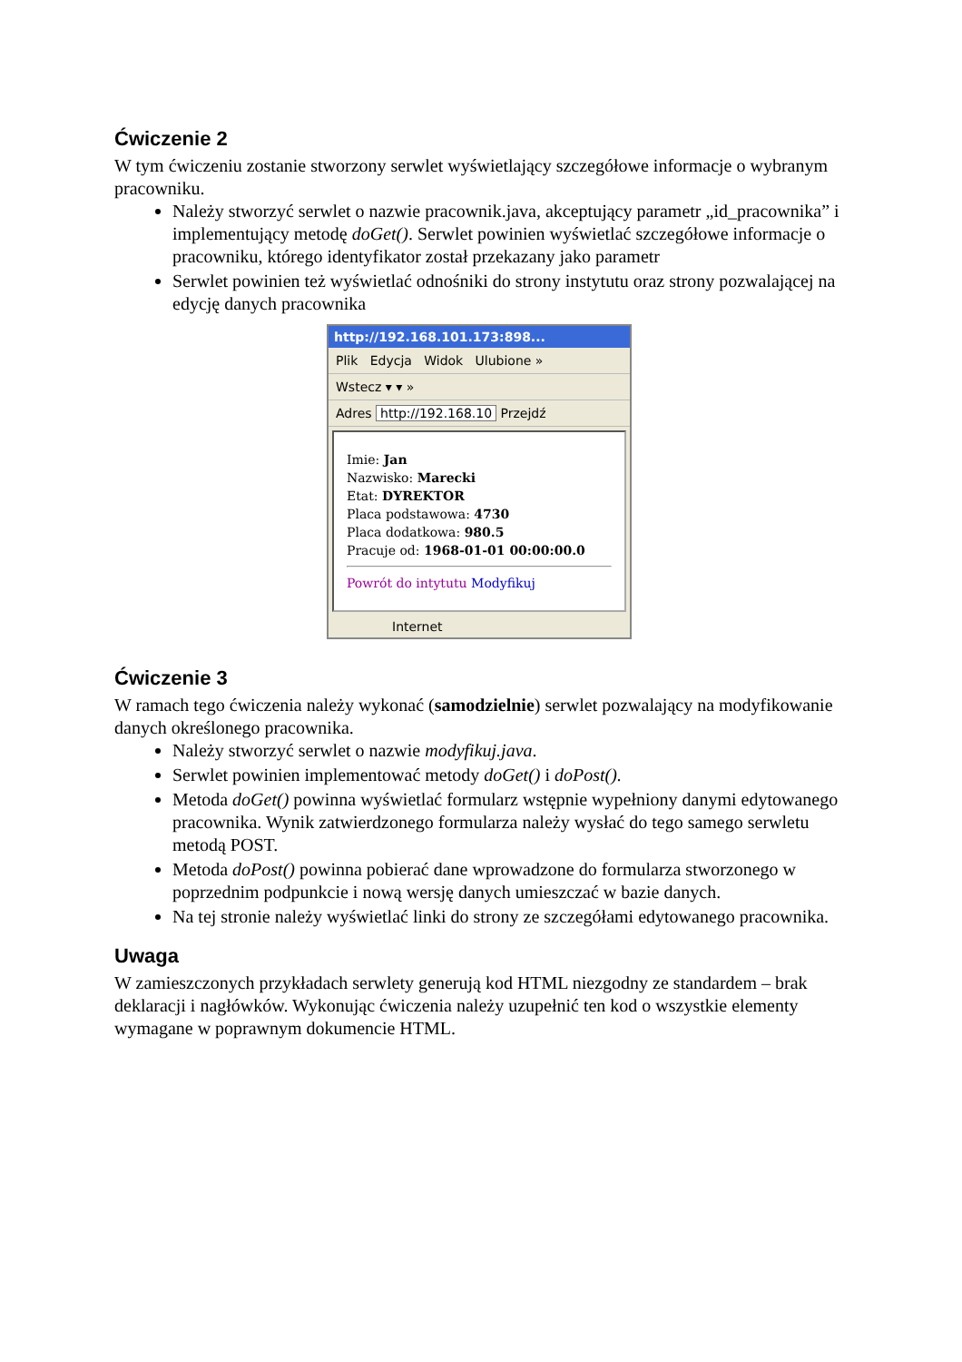Ćwiczenie 2
W tym ćwiczeniu zostanie stworzony serwlet wyświetlający szczegółowe informacje o wybranym pracowniku.
Należy stworzyć serwlet o nazwie pracownik.java, akceptujący parametr „id_pracownika” i implementujący metodę doGet(). Serwlet powinien wyświetlać szczegółowe informacje o pracowniku, którego identyfikator został przekazany jako parametr
Serwlet powinien też wyświetlać odnośniki do strony instytutu oraz strony pozwalającej na edycję danych pracownika
http://192.168.101.173:898...
Plik Edycja Widok Ulubione »
Wstecz ▾ ▾ »
Adres http://192.168.10 Przejdź
Imie: Jan
Nazwisko: Marecki
Etat: DYREKTOR
Placa podstawowa: 4730
Placa dodatkowa: 980.5
Pracuje od: 1968-01-01 00:00:00.0
Powrót do intytutu Modyfikuj
Internet
Ćwiczenie 3
W ramach tego ćwiczenia należy wykonać (samodzielnie) serwlet pozwalający na modyfikowanie danych określonego pracownika.
Należy stworzyć serwlet o nazwie modyfikuj.java.
Serwlet powinien implementować metody doGet() i doPost().
Metoda doGet() powinna wyświetlać formularz wstępnie wypełniony danymi edytowanego pracownika. Wynik zatwierdzonego formularza należy wysłać do tego samego serwletu metodą POST.
Metoda doPost() powinna pobierać dane wprowadzone do formularza stworzonego w poprzednim podpunkcie i nową wersję danych umieszczać w bazie danych.
Na tej stronie należy wyświetlać linki do strony ze szczegółami edytowanego pracownika.
Uwaga
W zamieszczonych przykładach serwlety generują kod HTML niezgodny ze standardem – brak deklaracji i nagłówków. Wykonując ćwiczenia należy uzupełnić ten kod o wszystkie elementy wymagane w poprawnym dokumencie HTML.